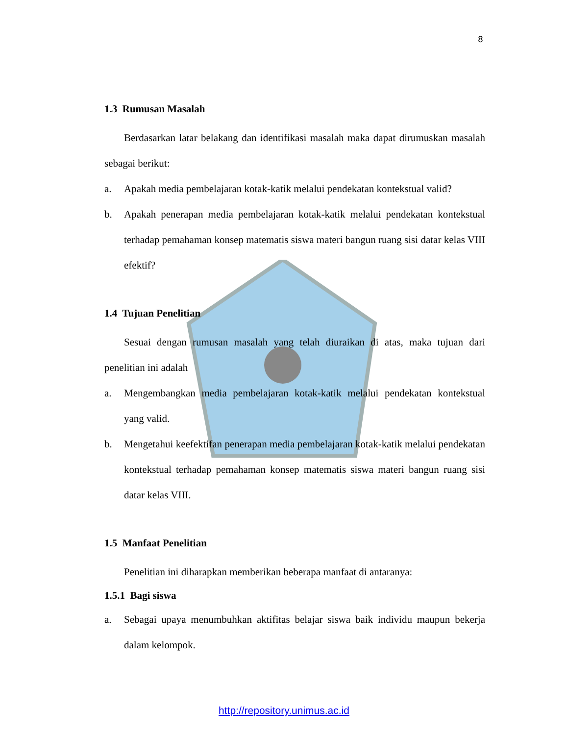8
1.3 Rumusan Masalah
Berdasarkan latar belakang dan identifikasi masalah maka dapat dirumuskan masalah sebagai berikut:
a. Apakah media pembelajaran kotak-katik melalui pendekatan kontekstual valid?
b. Apakah penerapan media pembelajaran kotak-katik melalui pendekatan kontekstual terhadap pemahaman konsep matematis siswa materi bangun ruang sisi datar kelas VIII efektif?
1.4 Tujuan Penelitian
Sesuai dengan rumusan masalah yang telah diuraikan di atas, maka tujuan dari penelitian ini adalah
a. Mengembangkan media pembelajaran kotak-katik melalui pendekatan kontekstual yang valid.
b. Mengetahui keefektifan penerapan media pembelajaran kotak-katik melalui pendekatan kontekstual terhadap pemahaman konsep matematis siswa materi bangun ruang sisi datar kelas VIII.
1.5 Manfaat Penelitian
Penelitian ini diharapkan memberikan beberapa manfaat di antaranya:
1.5.1 Bagi siswa
a. Sebagai upaya menumbuhkan aktifitas belajar siswa baik individu maupun bekerja dalam kelompok.
http://repository.unimus.ac.id